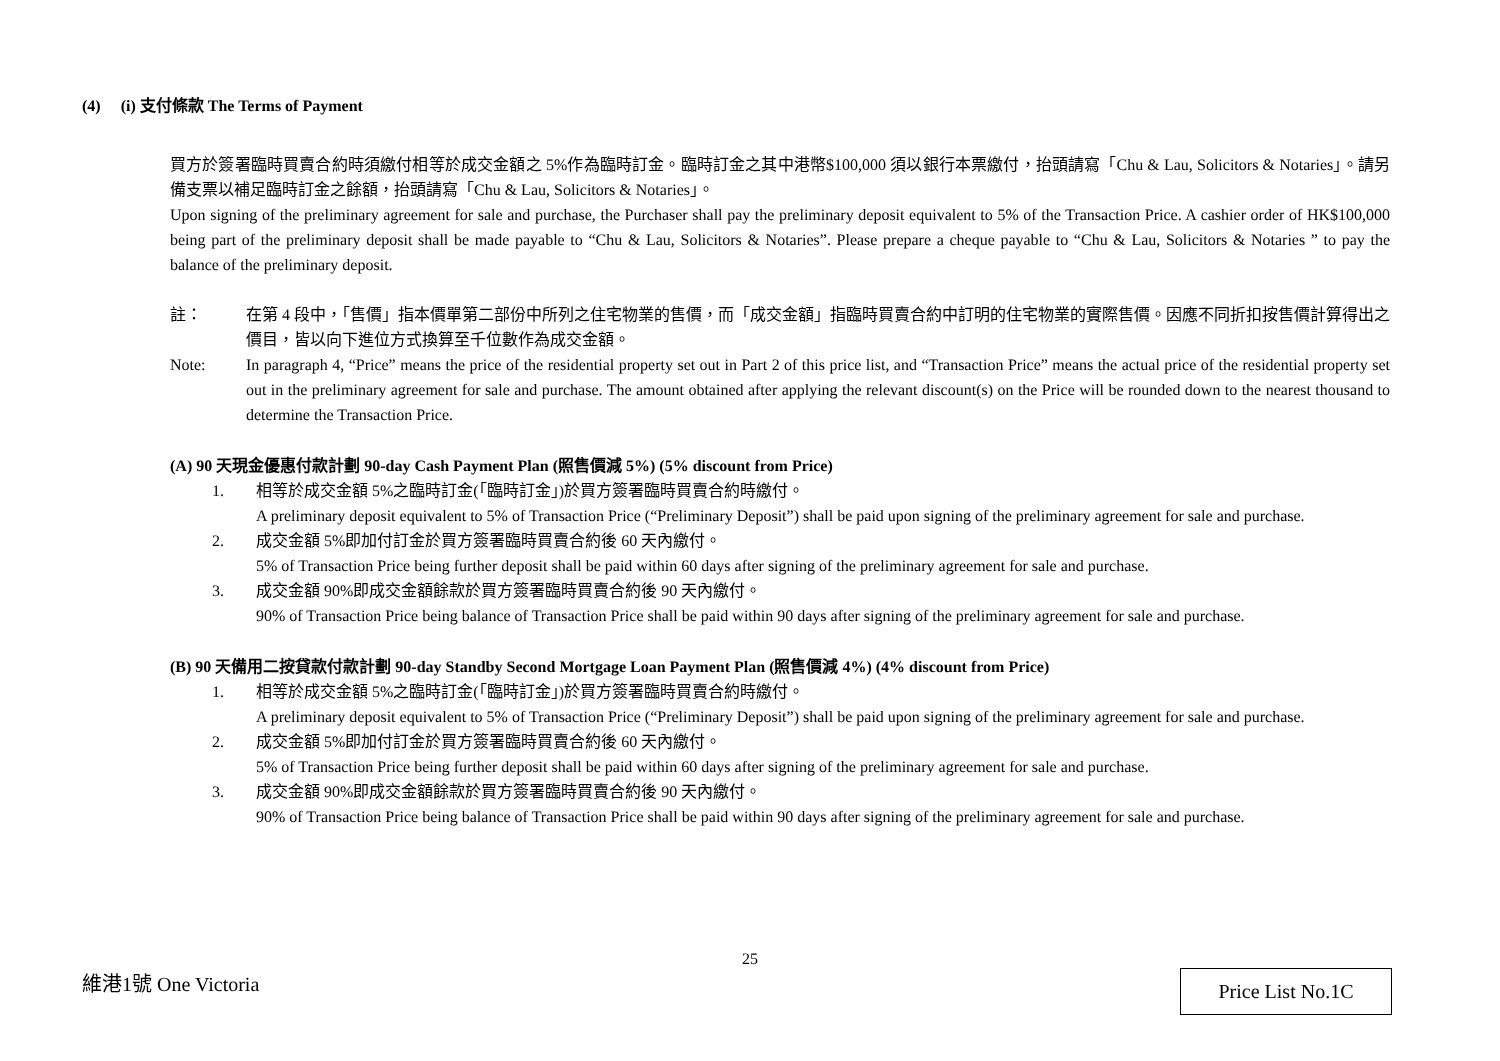(4) (i) 支付條款 The Terms of Payment
買方於簽署臨時買賣合約時須繳付相等於成交金額之 5%作為臨時訂金。臨時訂金之其中港幣$100,000 須以銀行本票繳付，抬頭請寫「Chu & Lau, Solicitors & Notaries」。請另備支票以補足臨時訂金之餘額，抬頭請寫「Chu & Lau, Solicitors & Notaries」。
Upon signing of the preliminary agreement for sale and purchase, the Purchaser shall pay the preliminary deposit equivalent to 5% of the Transaction Price. A cashier order of HK$100,000 being part of the preliminary deposit shall be made payable to “Chu & Lau, Solicitors & Notaries”. Please prepare a cheque payable to “Chu & Lau, Solicitors & Notaries ” to pay the balance of the preliminary deposit.
註： 在第 4 段中，「售價」指本價單第二部份中所列之住宅物業的售價，而「成交金額」指臨時買賣合約中訂明的住宅物業的實際售價。因應不同折扣按售價計算得出之價目，皆以向下進位方式換算至千位數作為成交金額。
Note: In paragraph 4, “Price” means the price of the residential property set out in Part 2 of this price list, and “Transaction Price” means the actual price of the residential property set out in the preliminary agreement for sale and purchase. The amount obtained after applying the relevant discount(s) on the Price will be rounded down to the nearest thousand to determine the Transaction Price.
(A) 90 天現金優惠付款計劃 90-day Cash Payment Plan (照售價減 5%) (5% discount from Price)
1. 相等於成交金額 5%之臨時訂金(「臨時訂金」)於買方簽署臨時買賣合約時繳付。
A preliminary deposit equivalent to 5% of Transaction Price (“Preliminary Deposit”) shall be paid upon signing of the preliminary agreement for sale and purchase.
2. 成交金額 5%即加付訂金於買方簽署臨時買賣合約後 60 天內繳付。
5% of Transaction Price being further deposit shall be paid within 60 days after signing of the preliminary agreement for sale and purchase.
3. 成交金額 90%即成交金額餘款於買方簽署臨時買賣合約後 90 天內繳付。
90% of Transaction Price being balance of Transaction Price shall be paid within 90 days after signing of the preliminary agreement for sale and purchase.
(B) 90 天備用二按貸款付款計劃 90-day Standby Second Mortgage Loan Payment Plan (照售價減 4%) (4% discount from Price)
1. 相等於成交金額 5%之臨時訂金(「臨時訂金」)於買方簽署臨時買賣合約時繳付。
A preliminary deposit equivalent to 5% of Transaction Price (“Preliminary Deposit”) shall be paid upon signing of the preliminary agreement for sale and purchase.
2. 成交金額 5%即加付訂金於買方簽署臨時買賣合約後 60 天內繳付。
5% of Transaction Price being further deposit shall be paid within 60 days after signing of the preliminary agreement for sale and purchase.
3. 成交金額 90%即成交金額餘款於買方簽署臨時買賣合約後 90 天內繳付。
90% of Transaction Price being balance of Transaction Price shall be paid within 90 days after signing of the preliminary agreement for sale and purchase.
25
維港1號 One Victoria Price List No.1C